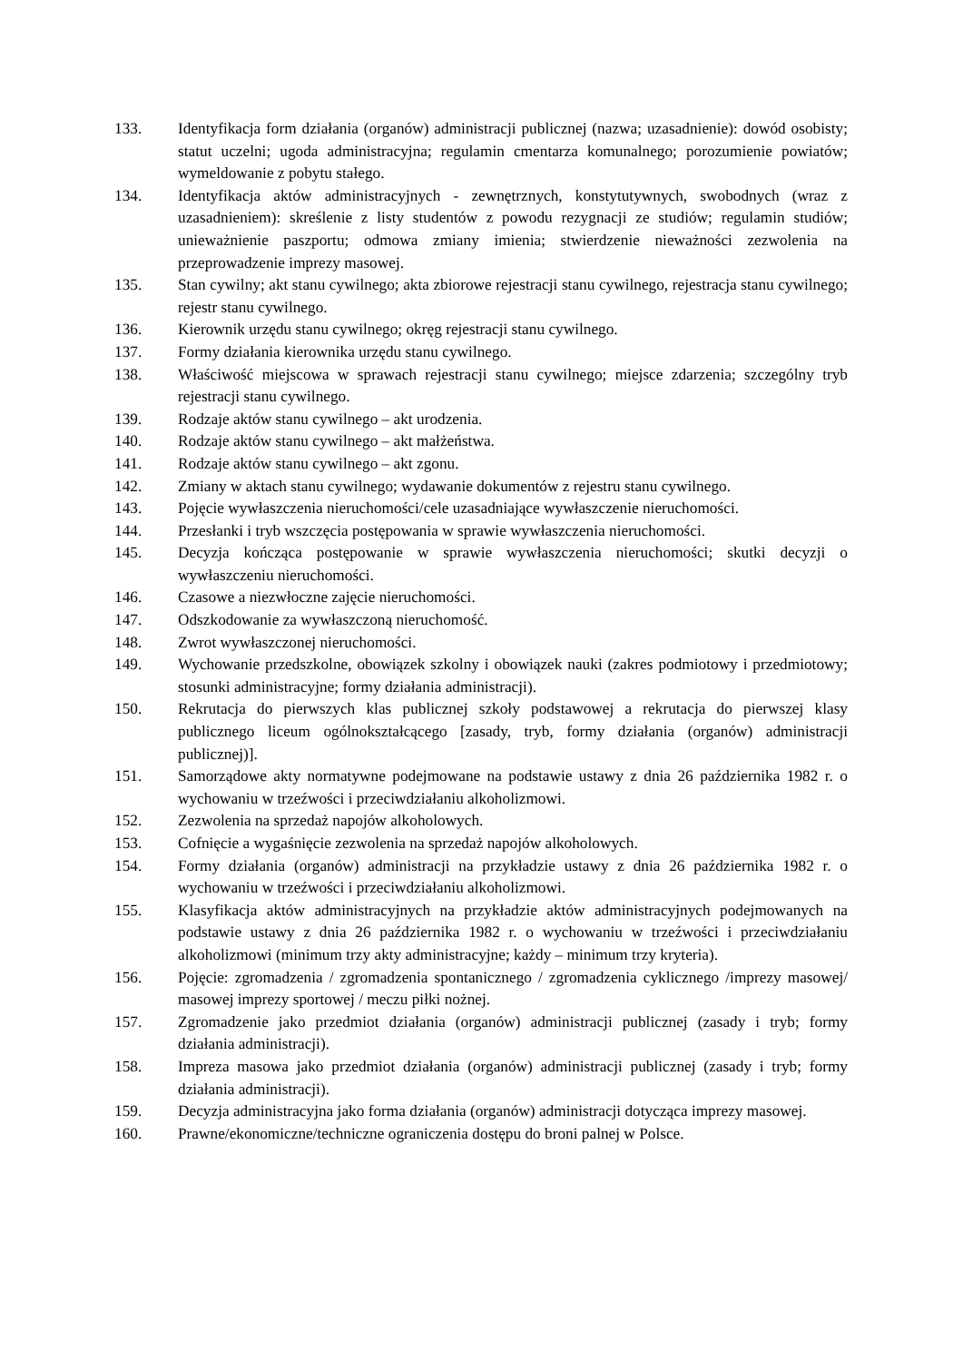133. Identyfikacja form działania (organów) administracji publicznej (nazwa; uzasadnienie): dowód osobisty; statut uczelni; ugoda administracyjna; regulamin cmentarza komunalnego; porozumienie powiatów; wymeldowanie z pobytu stałego.
134. Identyfikacja aktów administracyjnych - zewnętrznych, konstytutywnych, swobodnych (wraz z uzasadnieniem): skreślenie z listy studentów z powodu rezygnacji ze studiów; regulamin studiów; unieważnienie paszportu; odmowa zmiany imienia; stwierdzenie nieważności zezwolenia na przeprowadzenie imprezy masowej.
135. Stan cywilny; akt stanu cywilnego; akta zbiorowe rejestracji stanu cywilnego, rejestracja stanu cywilnego; rejestr stanu cywilnego.
136. Kierownik urzędu stanu cywilnego; okręg rejestracji stanu cywilnego.
137. Formy działania kierownika urzędu stanu cywilnego.
138. Właściwość miejscowa w sprawach rejestracji stanu cywilnego; miejsce zdarzenia; szczególny tryb rejestracji stanu cywilnego.
139. Rodzaje aktów stanu cywilnego – akt urodzenia.
140. Rodzaje aktów stanu cywilnego – akt małżeństwa.
141. Rodzaje aktów stanu cywilnego – akt zgonu.
142. Zmiany w aktach stanu cywilnego; wydawanie dokumentów z rejestru stanu cywilnego.
143. Pojęcie wywłaszczenia nieruchomości/cele uzasadniające wywłaszczenie nieruchomości.
144. Przesłanki i tryb wszczęcia postępowania w sprawie wywłaszczenia nieruchomości.
145. Decyzja kończąca postępowanie w sprawie wywłaszczenia nieruchomości; skutki decyzji o wywłaszczeniu nieruchomości.
146. Czasowe a niezwłoczne zajęcie nieruchomości.
147. Odszkodowanie za wywłaszczoną nieruchomość.
148. Zwrot wywłaszczonej nieruchomości.
149. Wychowanie przedszkolne, obowiązek szkolny i obowiązek nauki (zakres podmiotowy i przedmiotowy; stosunki administracyjne; formy działania administracji).
150. Rekrutacja do pierwszych klas publicznej szkoły podstawowej a rekrutacja do pierwszej klasy publicznego liceum ogólnokształcącego [zasady, tryb, formy działania (organów) administracji publicznej)].
151. Samorządowe akty normatywne podejmowane na podstawie ustawy z dnia 26 października 1982 r. o wychowaniu w trzeźwości i przeciwdziałaniu alkoholizmowi.
152. Zezwolenia na sprzedaż napojów alkoholowych.
153. Cofnięcie a wygaśnięcie zezwolenia na sprzedaż napojów alkoholowych.
154. Formy działania (organów) administracji na przykładzie ustawy z dnia 26 października 1982 r. o wychowaniu w trzeźwości i przeciwdziałaniu alkoholizmowi.
155. Klasyfikacja aktów administracyjnych na przykładzie aktów administracyjnych podejmowanych na podstawie ustawy z dnia 26 października 1982 r. o wychowaniu w trzeźwości i przeciwdziałaniu alkoholizmowi (minimum trzy akty administracyjne; każdy – minimum trzy kryteria).
156. Pojęcie: zgromadzenia / zgromadzenia spontanicznego / zgromadzenia cyklicznego /imprezy masowej/ masowej imprezy sportowej / meczu piłki nożnej.
157. Zgromadzenie jako przedmiot działania (organów) administracji publicznej (zasady i tryb; formy działania administracji).
158. Impreza masowa jako przedmiot działania (organów) administracji publicznej (zasady i tryb; formy działania administracji).
159. Decyzja administracyjna jako forma działania (organów) administracji dotycząca imprezy masowej.
160. Prawne/ekonomiczne/techniczne ograniczenia dostępu do broni palnej w Polsce.